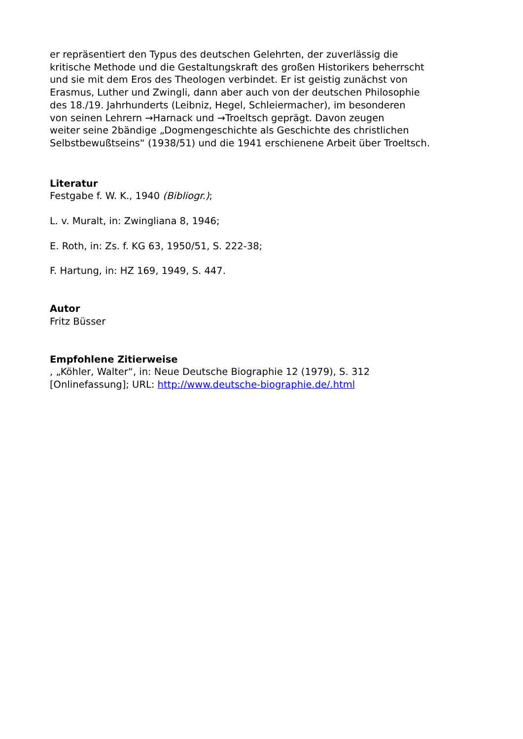er repräsentiert den Typus des deutschen Gelehrten, der zuverlässig die
kritische Methode und die Gestaltungskraft des großen Historikers beherrscht
und sie mit dem Eros des Theologen verbindet. Er ist geistig zunächst von
Erasmus, Luther und Zwingli, dann aber auch von der deutschen Philosophie
des 18./19. Jahrhunderts (Leibniz, Hegel, Schleiermacher), im besonderen
von seinen Lehrern →Harnack und →Troeltsch geprägt. Davon zeugen
weiter seine 2bändige „Dogmengeschichte als Geschichte des christlichen
Selbstbewußtseins“ (1938/51) und die 1941 erschienene Arbeit über Troeltsch.
Literatur
Festgabe f. W. K., 1940 (Bibliogr.);
L. v. Muralt, in: Zwingliana 8, 1946;
E. Roth, in: Zs. f. KG 63, 1950/51, S. 222-38;
F. Hartung, in: HZ 169, 1949, S. 447.
Autor
Fritz Büsser
Empfohlene Zitierweise
, „Köhler, Walter“, in: Neue Deutsche Biographie 12 (1979), S. 312
[Onlinefassung]; URL: http://www.deutsche-biographie.de/.html